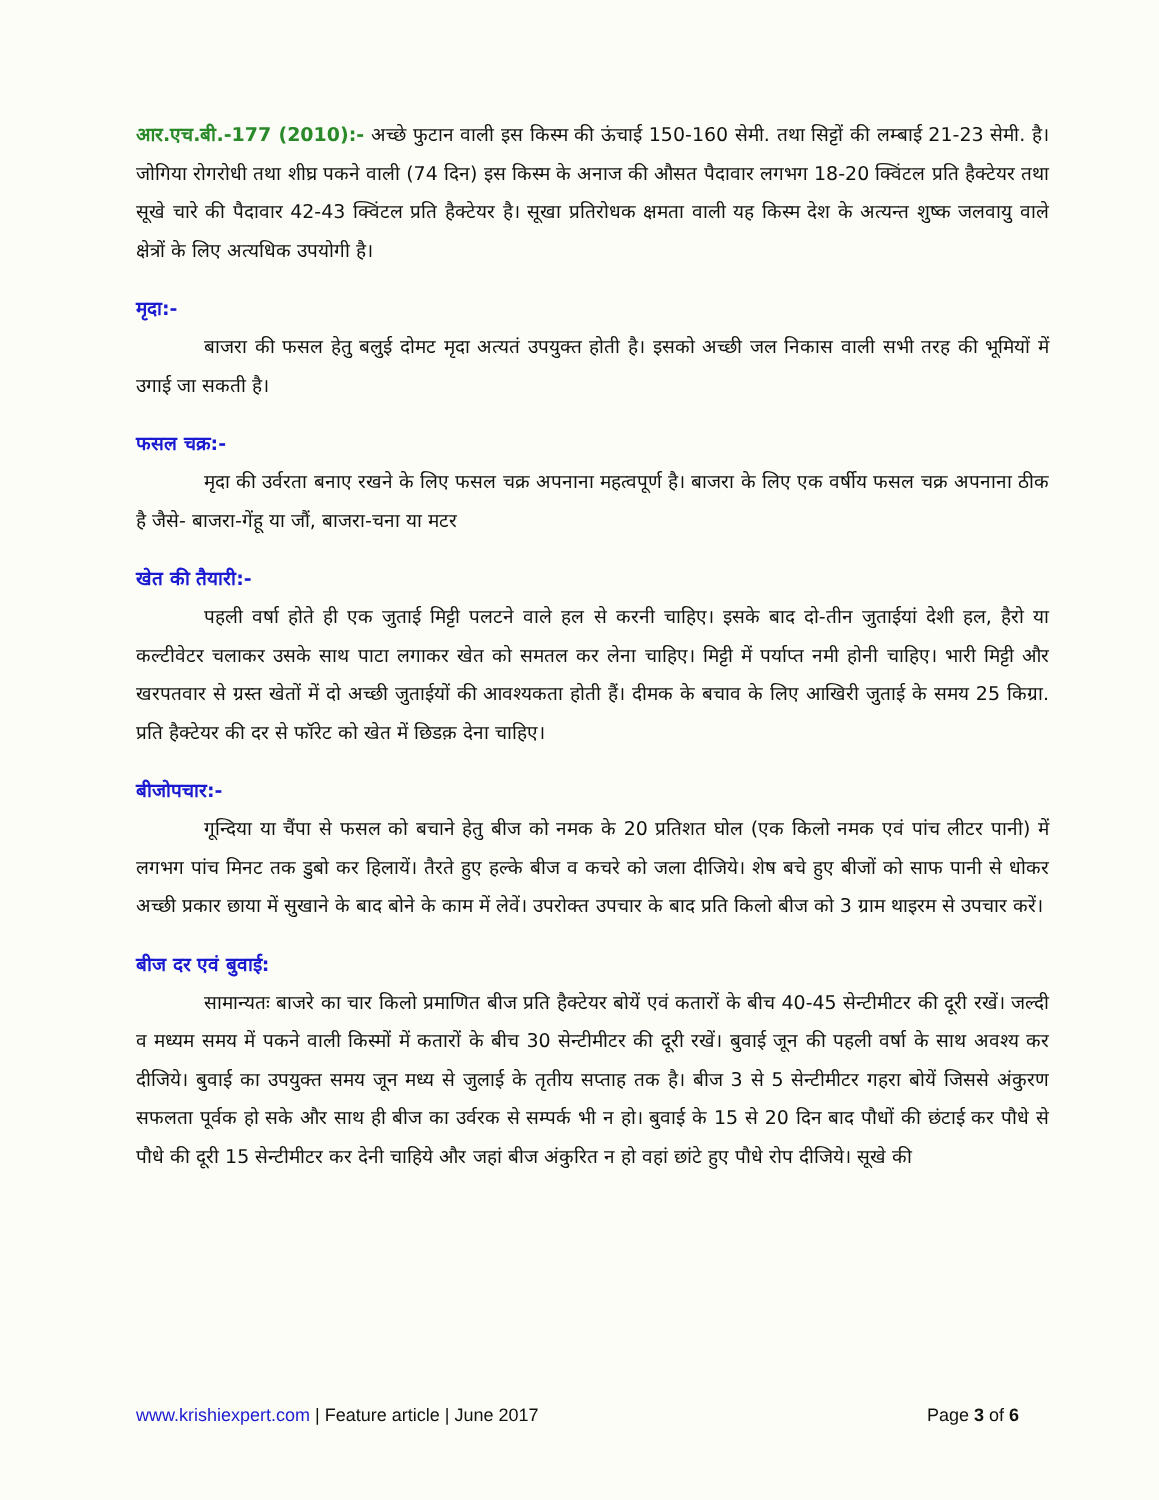आर.एच.बी.-177 (2010):- अच्छे फुटान वाली इस किस्म की ऊंचाई 150-160 सेमी. तथा सिट्टों की लम्बाई 21-23 सेमी. है। जोगिया रोगरोधी तथा शीघ्र पकने वाली (74 दिन) इस किस्म के अनाज की औसत पैदावार लगभग 18-20 क्विंटल प्रति हैक्टेयर तथा सूखे चारे की पैदावार 42-43 क्विंटल प्रति हैक्टेयर है। सूखा प्रतिरोधक क्षमता वाली यह किस्म देश के अत्यन्त शुष्क जलवायु वाले क्षेत्रों के लिए अत्यधिक उपयोगी है।
मृदा:-
बाजरा की फसल हेतु बलुई दोमट मृदा अत्यतं उपयुक्त होती है। इसको अच्छी जल निकास वाली सभी तरह की भूमियों में उगाई जा सकती है।
फसल चक्र:-
मृदा की उर्वरता बनाए रखने के लिए फसल चक्र अपनाना महत्वपूर्ण है। बाजरा के लिए एक वर्षीय फसल चक्र अपनाना ठीक है जैसे- बाजरा-गेंहू या जौं, बाजरा-चना या मटर
खेत की तैयारी:-
पहली वर्षा होते ही एक जुताई मिट्टी पलटने वाले हल से करनी चाहिए। इसके बाद दो-तीन जुताईयां देशी हल, हैरो या कल्टीवेटर चलाकर उसके साथ पाटा लगाकर खेत को समतल कर लेना चाहिए। मिट्टी में पर्याप्त नमी होनी चाहिए। भारी मिट्टी और खरपतवार से ग्रस्त खेतों में दो अच्छी जुताईयों की आवश्यकता होती हैं। दीमक के बचाव के लिए आखिरी जुताई के समय 25 किग्रा. प्रति हैक्टेयर की दर से फॉरेट को खेत में छिडक़ देना चाहिए।
बीजोपचार:-
गून्दिया या चैंपा से फसल को बचाने हेतु बीज को नमक के 20 प्रतिशत घोल (एक किलो नमक एवं पांच लीटर पानी) में लगभग पांच मिनट तक डुबो कर हिलायें। तैरते हुए हल्के बीज व कचरे को जला दीजिये। शेष बचे हुए बीजों को साफ पानी से धोकर अच्छी प्रकार छाया में सुखाने के बाद बोने के काम में लेवें। उपरोक्त उपचार के बाद प्रति किलो बीज को 3 ग्राम थाइरम से उपचार करें।
बीज दर एवं बुवाई:
सामान्यतः बाजरे का चार किलो प्रमाणित बीज प्रति हैक्टेयर बोयें एवं कतारों के बीच 40-45 सेन्टीमीटर की दूरी रखें। जल्दी व मध्यम समय में पकने वाली किस्मों में कतारों के बीच 30 सेन्टीमीटर की दूरी रखें। बुवाई जून की पहली वर्षा के साथ अवश्य कर दीजिये। बुवाई का उपयुक्त समय जून मध्य से जुलाई के तृतीय सप्ताह तक है। बीज 3 से 5 सेन्टीमीटर गहरा बोयें जिससे अंकुरण सफलता पूर्वक हो सके और साथ ही बीज का उर्वरक से सम्पर्क भी न हो। बुवाई के 15 से 20 दिन बाद पौधों की छंटाई कर पौधे से पौधे की दूरी 15 सेन्टीमीटर कर देनी चाहिये और जहां बीज अंकुरित न हो वहां छांटे हुए पौधे रोप दीजिये। सूखे की
www.krishiexpert.com | Feature article | June 2017 Page 3 of 6